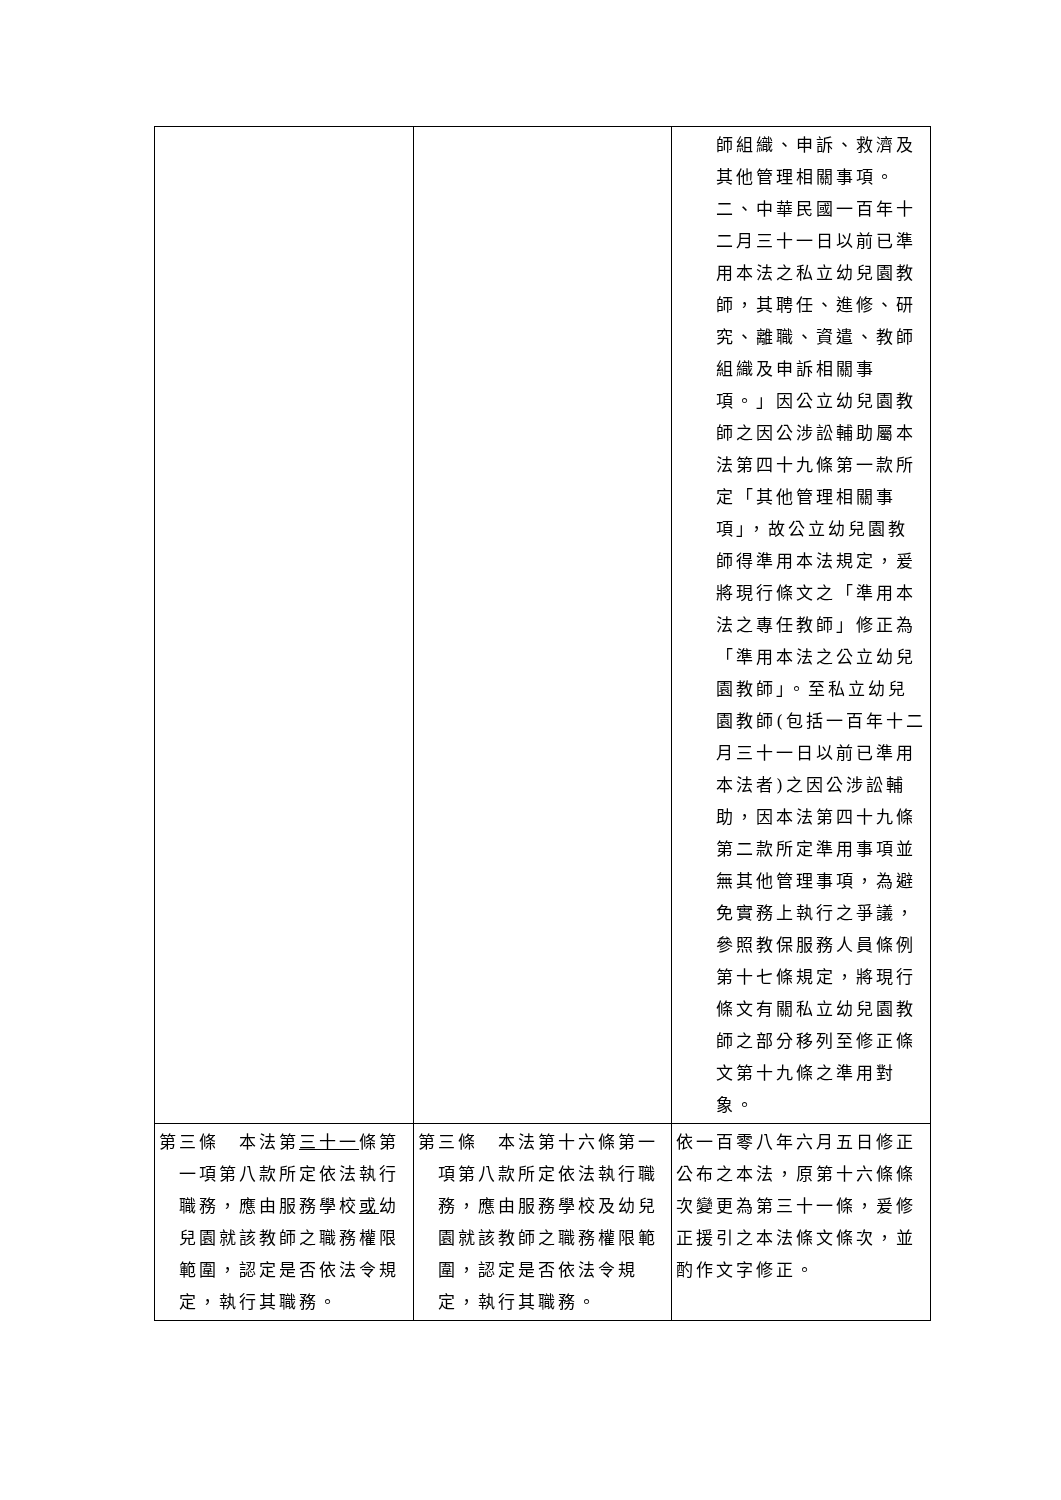| | | 師組織、申訴、救濟及其他管理相關事項。 二、中華民國一百年十二月三十一日以前已準用本法之私立幼兒園教師，其聘任、進修、研究、離職、資遣、教師組織及申訴相關事項。」因公立幼兒園教師之因公涉訟輔助屬本法第四十九條第一款所定「其他管理相關事項」，故公立幼兒園教師得準用本法規定，爰將現行條文之「準用本法之專任教師」修正為「準用本法之公立幼兒園教師」。至私立幼兒園教師(包括一百年十二月三十一日以前已準用本法者)之因公涉訟輔助，因本法第四十九條第二款所定準用事項並無其他管理事項，為避免實務上執行之爭議，參照教保服務人員條例第十七條規定，將現行條文有關私立幼兒園教師之部分移列至修正條文第十九條之準用對象。 |
| 第三條 本法第 三十一 條第一項第八款所定依法執行職務，應由服務學校 或 幼兒園就該教師之職務權限範圍，認定是否依法令規定，執行其職務。 | 第三條 本法第十六條第一項第八款所定依法執行職務，應由服務學校及幼兒園就該教師之職務權限範圍，認定是否依法令規定，執行其職務。 | 依一百零八年六月五日修正公布之本法，原第十六條條次變更為第三十一條，爰修正援引之本法條文條次，並酌作文字修正。 |